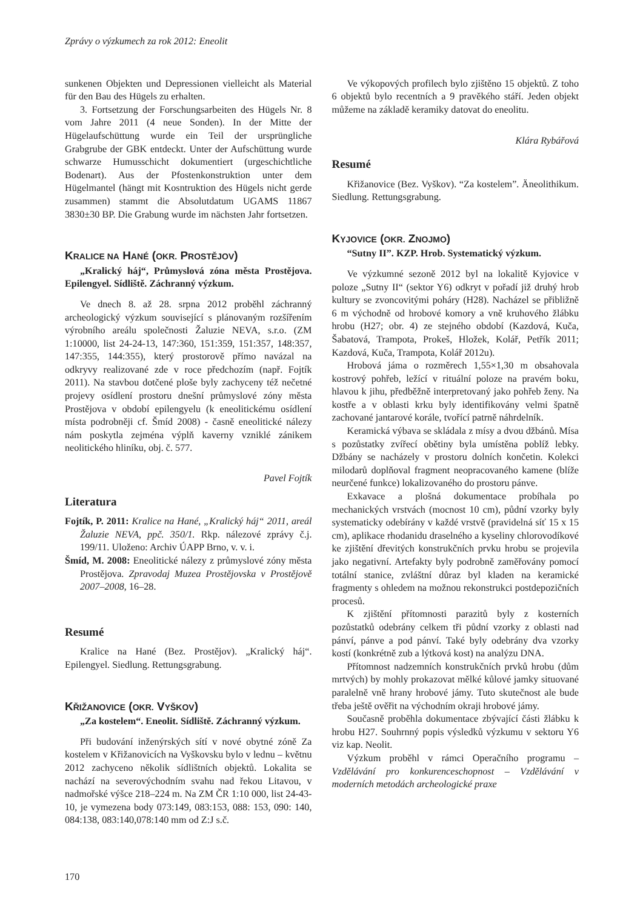Zprávy o výzkumech za rok 2012: Eneolit
sunkenen Objekten und Depressionen vielleicht als Material für den Bau des Hügels zu erhalten.
3. Fortsetzung der Forschungsarbeiten des Hügels Nr. 8 vom Jahre 2011 (4 neue Sonden). In der Mitte der Hügelaufschüttung wurde ein Teil der ursprüngliche Grabgrube der GBK entdeckt. Unter der Aufschüttung wurde schwarze Humusschicht dokumentiert (urgeschichtliche Bodenart). Aus der Pfostenkonstruktion unter dem Hügelmantel (hängt mit Kosntruktion des Hügels nicht gerde zusammen) stammt die Absolutdatum UGAMS 11867 3830±30 BP. Die Grabung wurde im nächsten Jahr fortsetzen.
KRALICE NA HANÉ (OKR. PROSTĚJOV)
„Kralický háj“, Průmyslová zóna města Prostějova. Epilengyel. Sídliště. Záchranný výzkum.
Ve dnech 8. až 28. srpna 2012 proběhl záchranný archeologický výzkum související s plánovaným rozšířením výrobního areálu společnosti Žaluzie NEVA, s.r.o. (ZM 1:10000, list 24-24-13, 147:360, 151:359, 151:357, 148:357, 147:355, 144:355), který prostorově přímo navázal na odkryvy realizované zde v roce předchozím (např. Fojtík 2011). Na stavbou dotčené ploše byly zachyceny též nečetné projevy osídlení prostoru dnešní průmyslové zóny města Prostějova v období epilengyelu (k eneolitickému osídlení místa podrobněji cf. Šmíd 2008) - časně eneolitické nálezy nám poskytla zejména výplň kaverny vzniklé zánikem neolitického hliníku, obj. č. 577.
Pavel Fojtík
Literatura
Fojtík, P. 2011: Kralice na Hané, „Kralický háj“ 2011, areál Žaluzie NEVA, ppč. 350/1. Rkp. nálezové zprávy č.j. 199/11. Uloženo: Archiv ÚAPP Brno, v. v. i.
Šmíd, M. 2008: Eneolitické nálezy z průmyslové zóny města Prostějova. Zpravodaj Muzea Prostějovska v Prostějově 2007–2008, 16–28.
Resumé
Kralice na Hané (Bez. Prostějov). „Kralický háj“. Epilengyel. Siedlung. Rettungsgrabung.
KŘIŽANOVICE (OKR. VYŠKOV)
„Za kostelem“. Eneolit. Sídliště. Záchranný výzkum.
Při budování inženýrských sítí v nové obytné zóně Za kostelem v Křižanovicích na Vyškovsku bylo v lednu – květnu 2012 zachyceno několik sídlištních objektů. Lokalita se nachází na severovýchodním svahu nad řekou Litavou, v nadmořské výšce 218–224 m. Na ZM ČR 1:10 000, list 24-43-10, je vymezena body 073:149, 083:153, 088: 153, 090: 140, 084:138, 083:140,078:140 mm od Z:J s.č.
170
Ve výkopových profilech bylo zjištěno 15 objektů. Z toho 6 objektů bylo recentních a 9 pravěkého stáří. Jeden objekt můžeme na základě keramiky datovat do eneolitu.
Klára Rybářová
Resumé
Křižanovice (Bez. Vyškov). “Za kostelem”. Äneolithikum. Siedlung. Rettungsgrabung.
KYJOVICE (OKR. ZNOJMO)
“Sutny II”. KZP. Hrob. Systematický výzkum.
Ve výzkumné sezoně 2012 byl na lokalitě Kyjovice v poloze „Sutny II“ (sektor Y6) odkryt v pořadí již druhý hrob kultury se zvoncovitými poháry (H28). Nacházel se přibližně 6 m východně od hrobové komory a vně kruhového žlábku hrobu (H27; obr. 4) ze stejného období (Kazdová, Kuča, Šabatová, Trampota, Prokeš, Hložek, Kolář, Petřík 2011; Kazdová, Kuča, Trampota, Kolář 2012u).
Hrobová jáma o rozměrech 1,55×1,30 m obsahovala kostrový pohřeb, ležící v rituální poloze na pravém boku, hlavou k jihu, předběžně interpretovaný jako pohřeb ženy. Na kostře a v oblasti krku byly identifikovány velmi špatně zachované jantarové korále, tvořící patrně náhrdelník.
Keramická výbava se skládala z mísy a dvou džbánů. Mísa s pozůstatky zvířecí obětiny byla umístěna poblíž lebky. Džbány se nacházely v prostoru dolních končetin. Kolekci milodarů doplňoval fragment neopracovaného kamene (blíže neurčené funkce) lokalizovaného do prostoru pánve.
Exkavace a plošná dokumentace probíhala po mechanických vrstvách (mocnost 10 cm), půdní vzorky byly systematicky odebírány v každé vrstvě (pravidelná síť 15 x 15 cm), aplikace rhodanidu draselného a kyseliny chlorovodíkové ke zjištění dřevitých konstrukčních prvku hrobu se projevila jako negativní. Artefakty byly podrobně zaměřovány pomocí totální stanice, zvláštní důraz byl kladen na keramické fragmenty s ohledem na možnou rekonstrukci postdepozičních procesů.
K zjištění přítomnosti parazitů byly z kosterních pozůstatků odebrány celkem tři půdní vzorky z oblasti nad pánví, pánve a pod pánví. Také byly odebrány dva vzorky kostí (konkrétně zub a lýtková kost) na analýzu DNA.
Přítomnost nadzemních konstrukčních prvků hrobu (dům mrtvých) by mohly prokazovat mělké kůlové jamky situované paralelně vně hrany hrobové jámy. Tuto skutečnost ale bude třeba ještě ověřit na východním okraji hrobové jámy.
Současně proběhla dokumentace zbývající části žlábku k hrobu H27. Souhrnný popis výsledků výzkumu v sektoru Y6 viz kap. Neolit.
Výzkum proběhl v rámci Operačního programu – Vzdělávání pro konkurenceschopnost – Vzdělávání v moderních metodách archeologické praxe